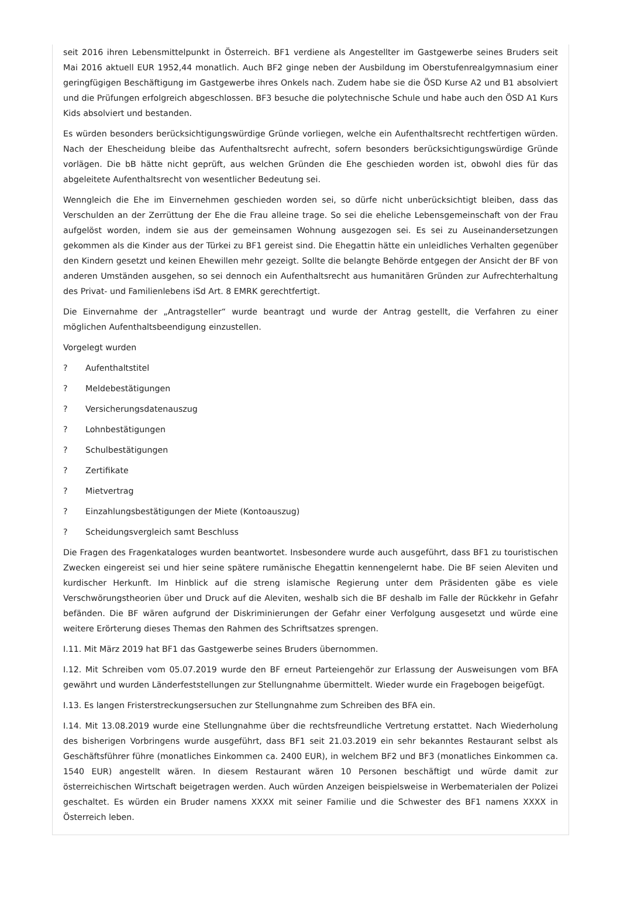seit 2016 ihren Lebensmittelpunkt in Österreich. BF1 verdiene als Angestellter im Gastgewerbe seines Bruders seit Mai 2016 aktuell EUR 1952,44 monatlich. Auch BF2 ginge neben der Ausbildung im Oberstufenrealgymnasium einer geringfügigen Beschäftigung im Gastgewerbe ihres Onkels nach. Zudem habe sie die ÖSD Kurse A2 und B1 absolviert und die Prüfungen erfolgreich abgeschlossen. BF3 besuche die polytechnische Schule und habe auch den ÖSD A1 Kurs Kids absolviert und bestanden.
Es würden besonders berücksichtigungswürdige Gründe vorliegen, welche ein Aufenthaltsrecht rechtfertigen würden. Nach der Ehescheidung bleibe das Aufenthaltsrecht aufrecht, sofern besonders berücksichtigungswürdige Gründe vorlägen. Die bB hätte nicht geprüft, aus welchen Gründen die Ehe geschieden worden ist, obwohl dies für das abgeleitete Aufenthaltsrecht von wesentlicher Bedeutung sei.
Wenngleich die Ehe im Einvernehmen geschieden worden sei, so dürfe nicht unberücksichtigt bleiben, dass das Verschulden an der Zerrüttung der Ehe die Frau alleine trage. So sei die eheliche Lebensgemeinschaft von der Frau aufgelöst worden, indem sie aus der gemeinsamen Wohnung ausgezogen sei. Es sei zu Auseinandersetzungen gekommen als die Kinder aus der Türkei zu BF1 gereist sind. Die Ehegattin hätte ein unleidliches Verhalten gegenüber den Kindern gesetzt und keinen Ehewillen mehr gezeigt. Sollte die belangte Behörde entgegen der Ansicht der BF von anderen Umständen ausgehen, so sei dennoch ein Aufenthaltsrecht aus humanitären Gründen zur Aufrechterhaltung des Privat- und Familienlebens iSd Art. 8 EMRK gerechtfertigt.
Die Einvernahme der „Antragsteller“ wurde beantragt und wurde der Antrag gestellt, die Verfahren zu einer möglichen Aufenthaltsbeendigung einzustellen.
Vorgelegt wurden
? Aufenthaltstitel
? Meldebestätigungen
? Versicherungsdatenauszug
? Lohnbestätigungen
? Schulbestätigungen
? Zertifikate
? Mietvertrag
? Einzahlungsbestätigungen der Miete (Kontoauszug)
? Scheidungsvergleich samt Beschluss
Die Fragen des Fragenkataloges wurden beantwortet. Insbesondere wurde auch ausgeführt, dass BF1 zu touristischen Zwecken eingereist sei und hier seine spätere rumänische Ehegattin kennengelernt habe. Die BF seien Aleviten und kurdischer Herkunft. Im Hinblick auf die streng islamische Regierung unter dem Präsidenten gäbe es viele Verschwörungstheorien über und Druck auf die Aleviten, weshalb sich die BF deshalb im Falle der Rückkehr in Gefahr befänden. Die BF wären aufgrund der Diskriminierungen der Gefahr einer Verfolgung ausgesetzt und würde eine weitere Erörterung dieses Themas den Rahmen des Schriftsatzes sprengen.
I.11. Mit März 2019 hat BF1 das Gastgewerbe seines Bruders übernommen.
I.12. Mit Schreiben vom 05.07.2019 wurde den BF erneut Parteiengehör zur Erlassung der Ausweisungen vom BFA gewährt und wurden Länderfeststellungen zur Stellungnahme übermittelt. Wieder wurde ein Fragebogen beigefügt.
I.13. Es langen Fristerstreckungsersuchen zur Stellungnahme zum Schreiben des BFA ein.
I.14. Mit 13.08.2019 wurde eine Stellungnahme über die rechtsfreundliche Vertretung erstattet. Nach Wiederholung des bisherigen Vorbringens wurde ausgeführt, dass BF1 seit 21.03.2019 ein sehr bekanntes Restaurant selbst als Geschäftsführer führe (monatliches Einkommen ca. 2400 EUR), in welchem BF2 und BF3 (monatliches Einkommen ca. 1540 EUR) angestellt wären. In diesem Restaurant wären 10 Personen beschäftigt und würde damit zur österreichischen Wirtschaft beigetragen werden. Auch würden Anzeigen beispielsweise in Werbematerialen der Polizei geschaltet. Es würden ein Bruder namens XXXX mit seiner Familie und die Schwester des BF1 namens XXXX in Österreich leben.